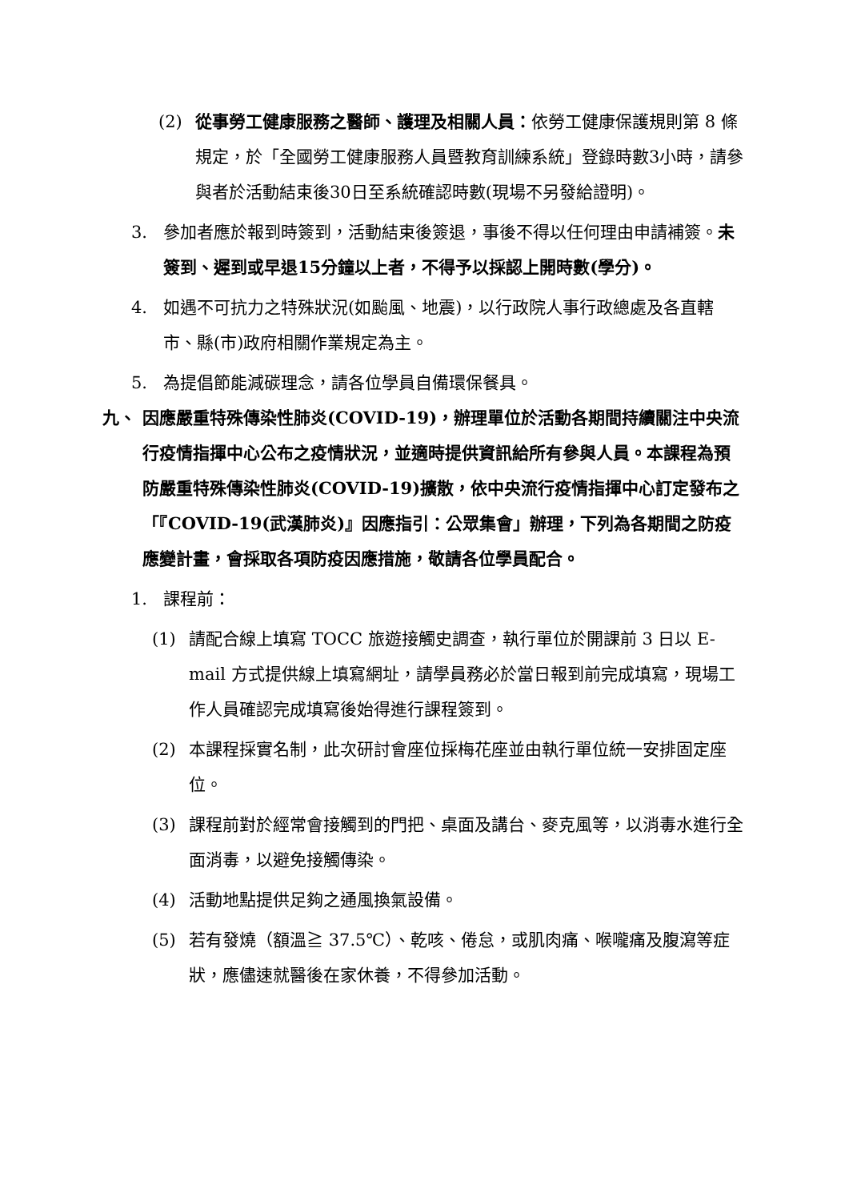(2) 從事勞工健康服務之醫師、護理及相關人員：依勞工健康保護規則第 8 條規定，於「全國勞工健康服務人員暨教育訓練系統」登錄時數3小時，請參與者於活動結束後30日至系統確認時數(現場不另發給證明)。
3. 參加者應於報到時簽到，活動結束後簽退，事後不得以任何理由申請補簽。未簽到、遲到或早退15分鐘以上者，不得予以採認上開時數(學分)。
4. 如遇不可抗力之特殊狀況(如颱風、地震)，以行政院人事行政總處及各直轄市、縣(市)政府相關作業規定為主。
5. 為提倡節能減碳理念，請各位學員自備環保餐具。
九、 因應嚴重特殊傳染性肺炎(COVID-19)，辦理單位於活動各期間持續關注中央流行疫情指揮中心公布之疫情狀況，並適時提供資訊給所有參與人員。本課程為預防嚴重特殊傳染性肺炎(COVID-19)擴散，依中央流行疫情指揮中心訂定發布之「『COVID-19(武漢肺炎)』因應指引：公眾集會」辦理，下列為各期間之防疫應變計畫，會採取各項防疫因應措施，敬請各位學員配合。
1. 課程前：
(1) 請配合線上填寫 TOCC 旅遊接觸史調查，執行單位於開課前 3 日以 E-mail 方式提供線上填寫網址，請學員務必於當日報到前完成填寫，現場工作人員確認完成填寫後始得進行課程簽到。
(2) 本課程採實名制，此次研討會座位採梅花座並由執行單位統一安排固定座位。
(3) 課程前對於經常會接觸到的門把、桌面及講台、麥克風等，以消毒水進行全面消毒，以避免接觸傳染。
(4) 活動地點提供足夠之通風換氣設備。
(5) 若有發燒（額溫≧ 37.5℃）、乾咳、倦怠，或肌肉痛、喉嚨痛及腹瀉等症狀，應儘速就醫後在家休養，不得參加活動。